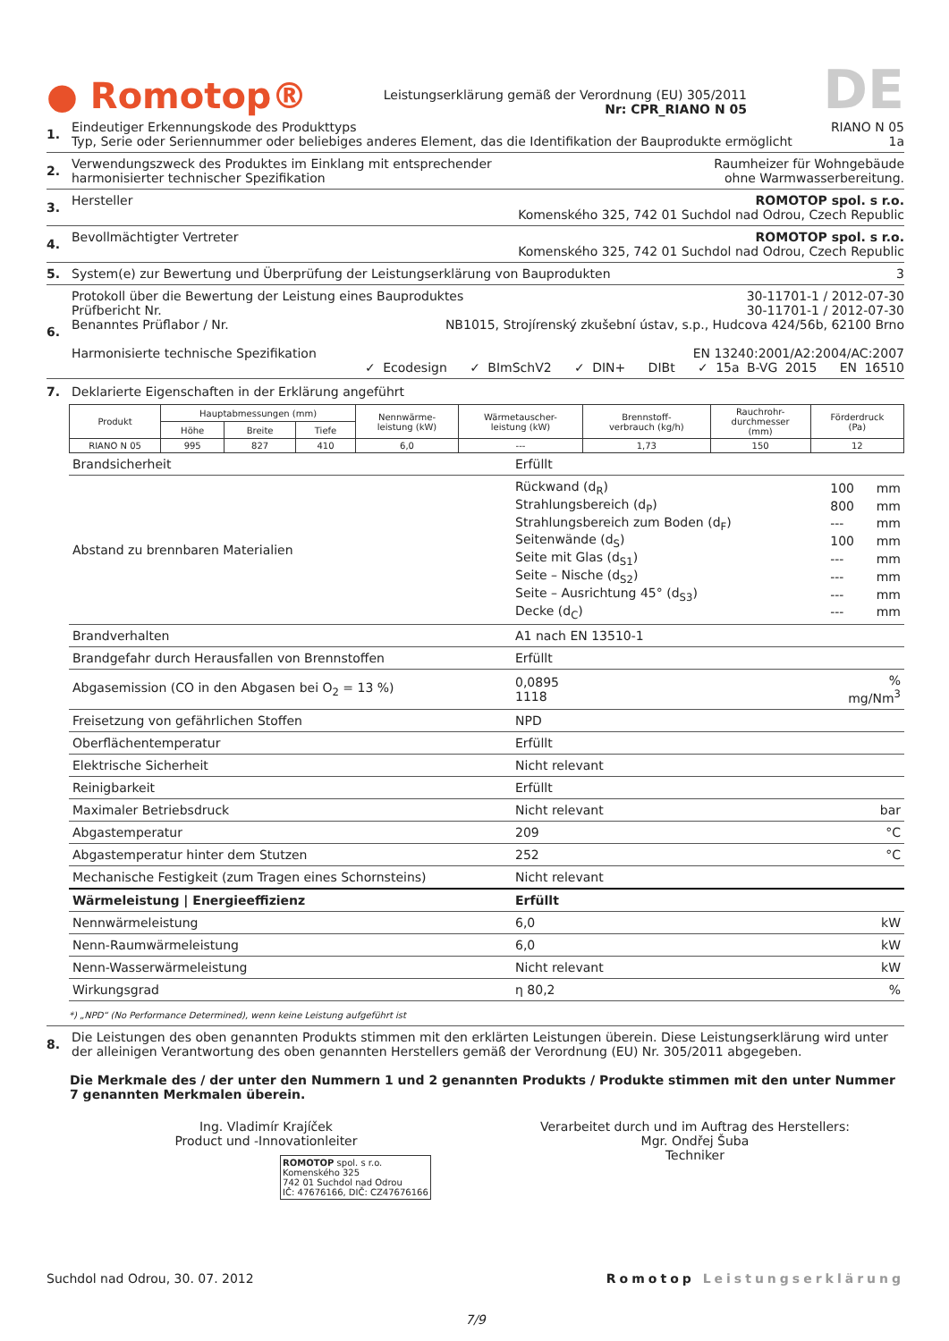● Romotop®
Leistungserklärung gemäß der Verordnung (EU) 305/2011
Nr: CPR_RIANO N 05
DE
1. Eindeutiger Erkennungskode des Produkttyps RIANO N 05
Typ, Serie oder Seriennummer oder beliebiges anderes Element, das die Identifikation der Bauprodukte ermöglicht 1a
2. Verwendungszweck des Produktes im Einklang mit entsprechender
harmonisierter technischer Spezifikation Raumheizer für Wohngebäude
ohne Warmwasserbereitung.
3. Hersteller ROMOTOP spol. s r.o.
Komenského 325, 742 01 Suchdol nad Odrou, Czech Republic
4. Bevollmächtigter Vertreter ROMOTOP spol. s r.o.
Komenského 325, 742 01 Suchdol nad Odrou, Czech Republic
5. System(e) zur Bewertung und Überprüfung der Leistungserklärung von Bauprodukten 3
6. Protokoll über die Bewertung der Leistung eines Bauproduktes 30-11701-1 / 2012-07-30
Prüfbericht Nr. 30-11701-1 / 2012-07-30
Benanntes Prüflabor / Nr. NB1015, Strojírenský zkušební ústav, s.p., Hudcova 424/56b, 62100 Brno
Harmonisierte technische Spezifikation EN 13240:2001/A2:2004/AC:2007
✓ Ecodesign ✓ BImSchV2 ✓ DIN+ DIBt ✓ 15a B-VG 2015 EN 16510
7. Deklarierte Eigenschaften in der Erklärung angeführt
| Produkt | Hauptabmessungen (mm) | | | Nennwärme- leistung (kW) | Wärmetauscher- leistung (kW) | Brennstoff- verbrauch (kg/h) | Rauchrohr- durchmesser (mm) | Förderdruck (Pa) |
| --- | --- | --- | --- | --- | --- | --- | --- | --- |
| | Höhe | Breite | Tiefe | | | | | |
| RIANO N 05 | 995 | 827 | 410 | 6,0 | --- | 1,73 | 150 | 12 |
| Brandsicherheit | Erfüllt | |
| Abstand zu brennbaren Materialien | / Rückwand (d<sub>R</sub>) / 100 / mm / / Strahlungsbereich (d<sub>P</sub>) / 800 / mm / / Strahlungsbereich zum Boden (d<sub>F</sub>) / --- / mm / / Seitenwände (d<sub>S</sub>) / 100 / mm / / Seite mit Glas (d<sub>S1</sub>) / --- / mm / / Seite – Nische (d<sub>S2</sub>) / --- / mm / / Seite – Ausrichtung 45° (d<sub>S3</sub>) / --- / mm / / Decke (d<sub>C</sub>) / --- / mm / | |
| Brandverhalten | A1 nach EN 13510-1 | |
| Brandgefahr durch Herausfallen von Brennstoffen | Erfüllt | |
| Abgasemission (CO in den Abgasen bei O<sub>2</sub> = 13 %) | 0,0895 1118 | % mg/Nm<sup>3</sup> |
| Freisetzung von gefährlichen Stoffen | NPD | |
| Oberflächentemperatur | Erfüllt | |
| Elektrische Sicherheit | Nicht relevant | |
| Reinigbarkeit | Erfüllt | |
| Maximaler Betriebsdruck | Nicht relevant | bar |
| Abgastemperatur | 209 | °C |
| Abgastemperatur hinter dem Stutzen | 252 | °C |
| Mechanische Festigkeit (zum Tragen eines Schornsteins) | Nicht relevant | |
| Wärmeleistung / Energieeffizienz | Erfüllt | |
| Nennwärmeleistung | 6,0 | kW |
| Nenn-Raumwärmeleistung | 6,0 | kW |
| Nenn-Wasserwärmeleistung | Nicht relevant | kW |
| Wirkungsgrad | η 80,2 | % |
*) „NPD“ (No Performance Determined), wenn keine Leistung aufgeführt ist
8. Die Leistungen des oben genannten Produkts stimmen mit den erklärten Leistungen überein. Diese Leistungserklärung wird unter der alleinigen Verantwortung des oben genannten Herstellers gemäß der Verordnung (EU) Nr. 305/2011 abgegeben.
Die Merkmale des / der unter den Nummern 1 und 2 genannten Produkts / Produkte stimmen mit den unter Nummer 7 genannten Merkmalen überein.
Ing. Vladimír Krajíček
Product und -Innovationleiter
ROMOTOP spol. s r.o.
Komenského 325
742 01 Suchdol nad Odrou
IČ: 47676166, DIČ: CZ47676166
Verarbeitet durch und im Auftrag des Herstellers:
Mgr. Ondřej Šuba
Techniker
Suchdol nad Odrou, 30. 07. 2012 Romotop Leistungserklärung
7/9